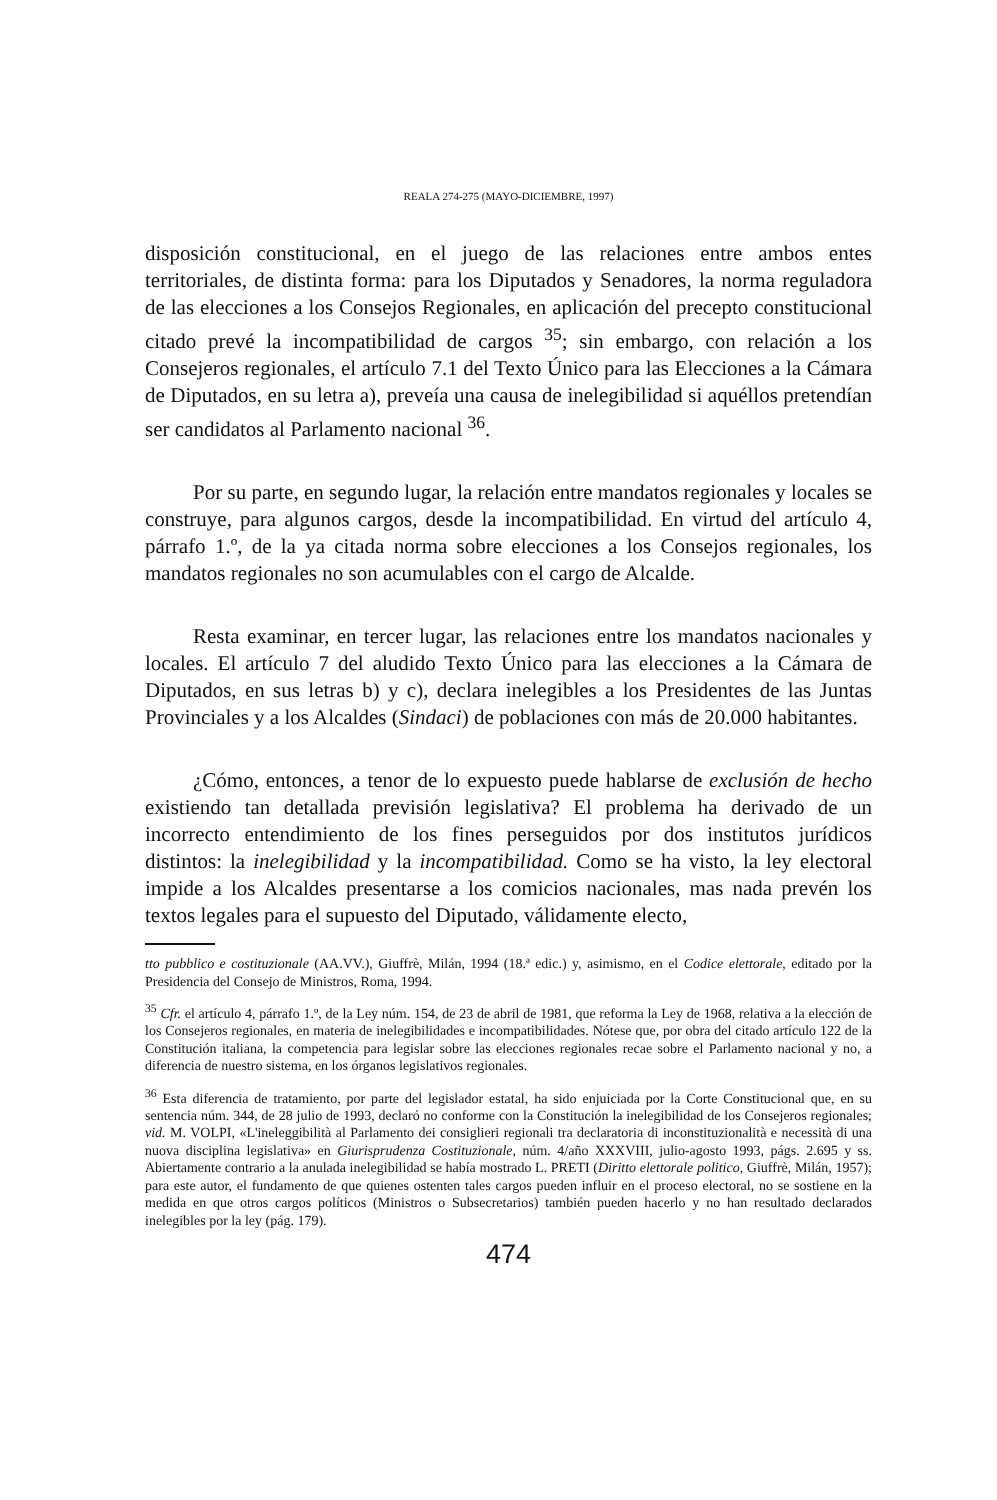REALA 274-275 (MAYO-DICIEMBRE, 1997)
disposición constitucional, en el juego de las relaciones entre ambos entes territoriales, de distinta forma: para los Diputados y Senadores, la norma reguladora de las elecciones a los Consejos Regionales, en aplicación del precepto constitucional citado prevé la incompatibilidad de cargos <sup>35</sup>; sin embargo, con relación a los Consejeros regionales, el artículo 7.1 del Texto Único para las Elecciones a la Cámara de Diputados, en su letra a), preveía una causa de inelegibilidad si aquéllos pretendían ser candidatos al Parlamento nacional <sup>36</sup>.
Por su parte, en segundo lugar, la relación entre mandatos regionales y locales se construye, para algunos cargos, desde la incompatibilidad. En virtud del artículo 4, párrafo 1.º, de la ya citada norma sobre elecciones a los Consejos regionales, los mandatos regionales no son acumulables con el cargo de Alcalde.
Resta examinar, en tercer lugar, las relaciones entre los mandatos nacionales y locales. El artículo 7 del aludido Texto Único para las elecciones a la Cámara de Diputados, en sus letras b) y c), declara inelegibles a los Presidentes de las Juntas Provinciales y a los Alcaldes (Sindaci) de poblaciones con más de 20.000 habitantes.
¿Cómo, entonces, a tenor de lo expuesto puede hablarse de exclusión de hecho existiendo tan detallada previsión legislativa? El problema ha derivado de un incorrecto entendimiento de los fines perseguidos por dos institutos jurídicos distintos: la inelegibilidad y la incompatibilidad. Como se ha visto, la ley electoral impide a los Alcaldes presentarse a los comicios nacionales, mas nada prevén los textos legales para el supuesto del Diputado, válidamente electo,
tto pubblico e costituzionale (AA.VV.), Giuffrè, Milán, 1994 (18.ª edic.) y, asimismo, en el Codice elettorale, editado por la Presidencia del Consejo de Ministros, Roma, 1994.
<sup>35</sup> Cfr. el artículo 4, párrafo 1.º, de la Ley núm. 154, de 23 de abril de 1981, que reforma la Ley de 1968, relativa a la elección de los Consejeros regionales, en materia de inelegibilidades e incompatibilidades. Nótese que, por obra del citado artículo 122 de la Constitución italiana, la competencia para legislar sobre las elecciones regionales recae sobre el Parlamento nacional y no, a diferencia de nuestro sistema, en los órganos legislativos regionales.
<sup>36</sup> Esta diferencia de tratamiento, por parte del legislador estatal, ha sido enjuiciada por la Corte Constitucional que, en su sentencia núm. 344, de 28 julio de 1993, declaró no conforme con la Constitución la inelegibilidad de los Consejeros regionales; vid. M. VOLPI, «L'ineleggibilità al Parlamento dei consiglieri regionali tra declaratoria di inconstituzionalità e necessità di una nuova disciplina legislativa» en Giurisprudenza Costituzionale, núm. 4/año XXXVIII, julio-agosto 1993, págs. 2.695 y ss. Abiertamente contrario a la anulada inelegibilidad se había mostrado L. PRETI (Diritto elettorale politico, Giuffrè, Milán, 1957); para este autor, el fundamento de que quienes ostenten tales cargos pueden influir en el proceso electoral, no se sostiene en la medida en que otros cargos políticos (Ministros o Subsecretarios) también pueden hacerlo y no han resultado declarados inelegibles por la ley (pág. 179).
474